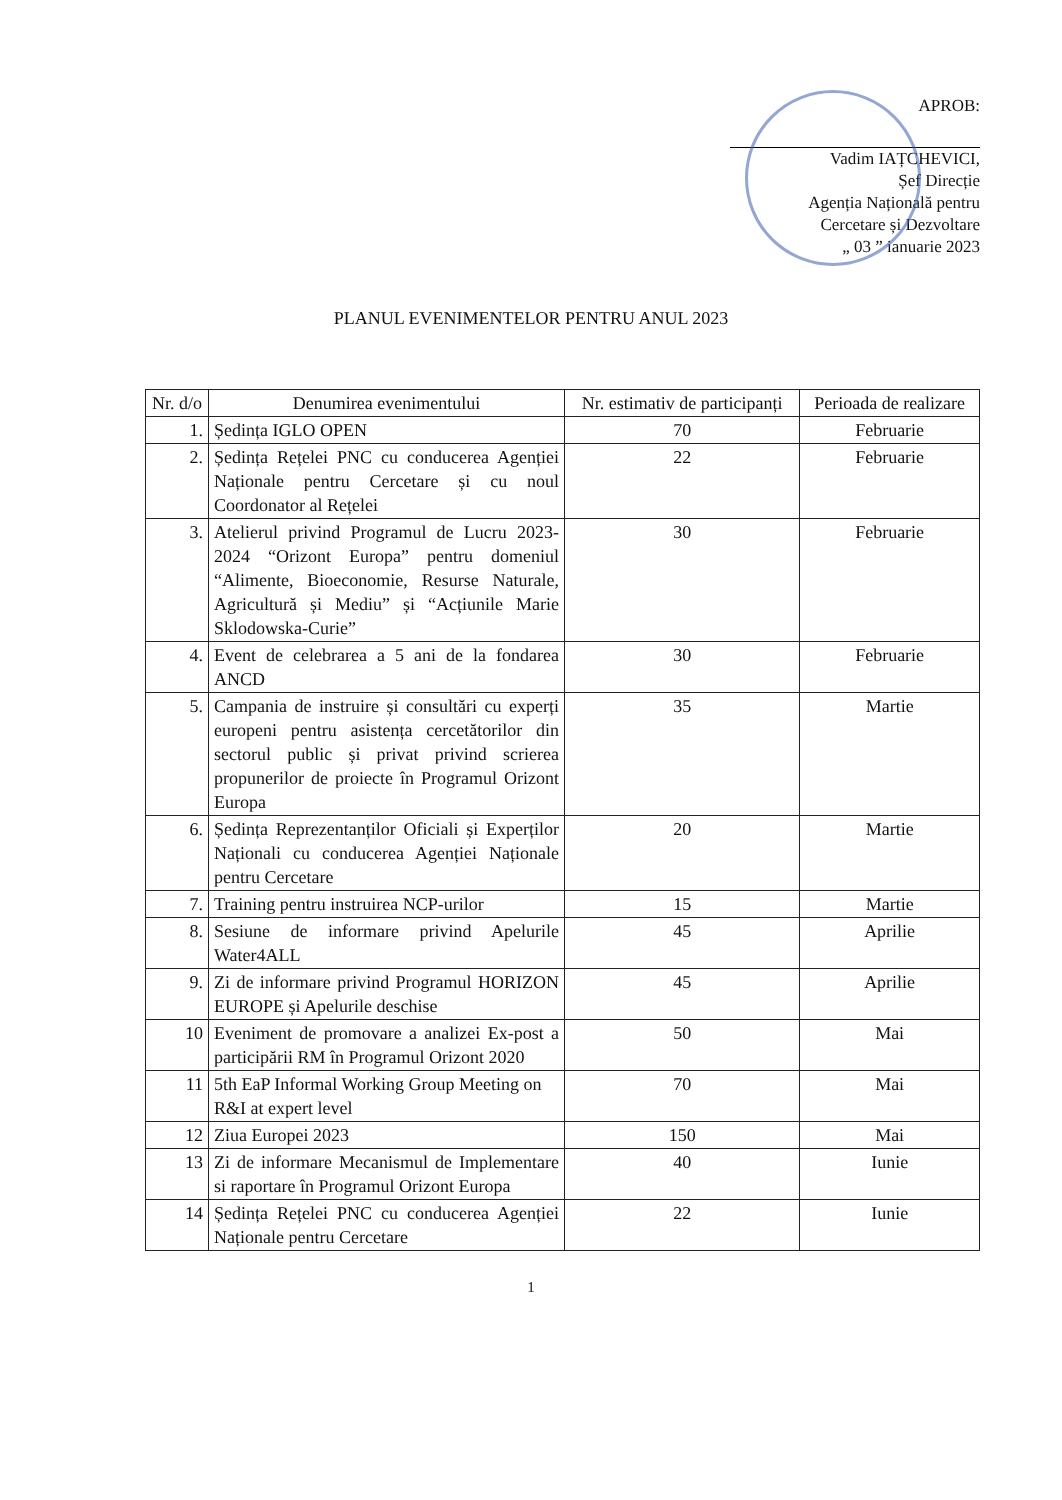APROB:
Vadim IAȚCHEVICI,
Șef Direcție
Agenția Națională pentru
Cercetare și Dezvoltare
„ 03 ” ianuarie 2023
PLANUL EVENIMENTELOR PENTRU ANUL 2023
| Nr. d/o | Denumirea evenimentului | Nr. estimativ de participanți | Perioada de realizare |
| --- | --- | --- | --- |
| 1. | Ședința IGLO OPEN | 70 | Februarie |
| 2. | Ședința Rețelei PNC cu conducerea Agenției Naționale pentru Cercetare și cu noul Coordonator al Rețelei | 22 | Februarie |
| 3. | Atelierul privind Programul de Lucru 2023-2024 “Orizont Europa” pentru domeniul “Alimente, Bioeconomie, Resurse Naturale, Agricultură și Mediu” și “Acțiunile Marie Sklodowska-Curie” | 30 | Februarie |
| 4. | Event de celebrarea a 5 ani de la fondarea ANCD | 30 | Februarie |
| 5. | Campania de instruire și consultări cu experți europeni pentru asistența cercetătorilor din sectorul public și privat privind scrierea propunerilor de proiecte în Programul Orizont Europa | 35 | Martie |
| 6. | Ședința Reprezentanților Oficiali și Experților Naționali cu conducerea Agenției Naționale pentru Cercetare | 20 | Martie |
| 7. | Training pentru instruirea NCP-urilor | 15 | Martie |
| 8. | Sesiune de informare privind Apelurile Water4ALL | 45 | Aprilie |
| 9. | Zi de informare privind Programul HORIZON EUROPE și Apelurile deschise | 45 | Aprilie |
| 10 | Eveniment de promovare a analizei Ex-post a participării RM în Programul Orizont 2020 | 50 | Mai |
| 11 | 5th EaP Informal Working Group Meeting on R&I at expert level | 70 | Mai |
| 12 | Ziua Europei 2023 | 150 | Mai |
| 13 | Zi de informare Mecanismul de Implementare si raportare în Programul Orizont Europa | 40 | Iunie |
| 14 | Ședința Rețelei PNC cu conducerea Agenției Naționale pentru Cercetare | 22 | Iunie |
1